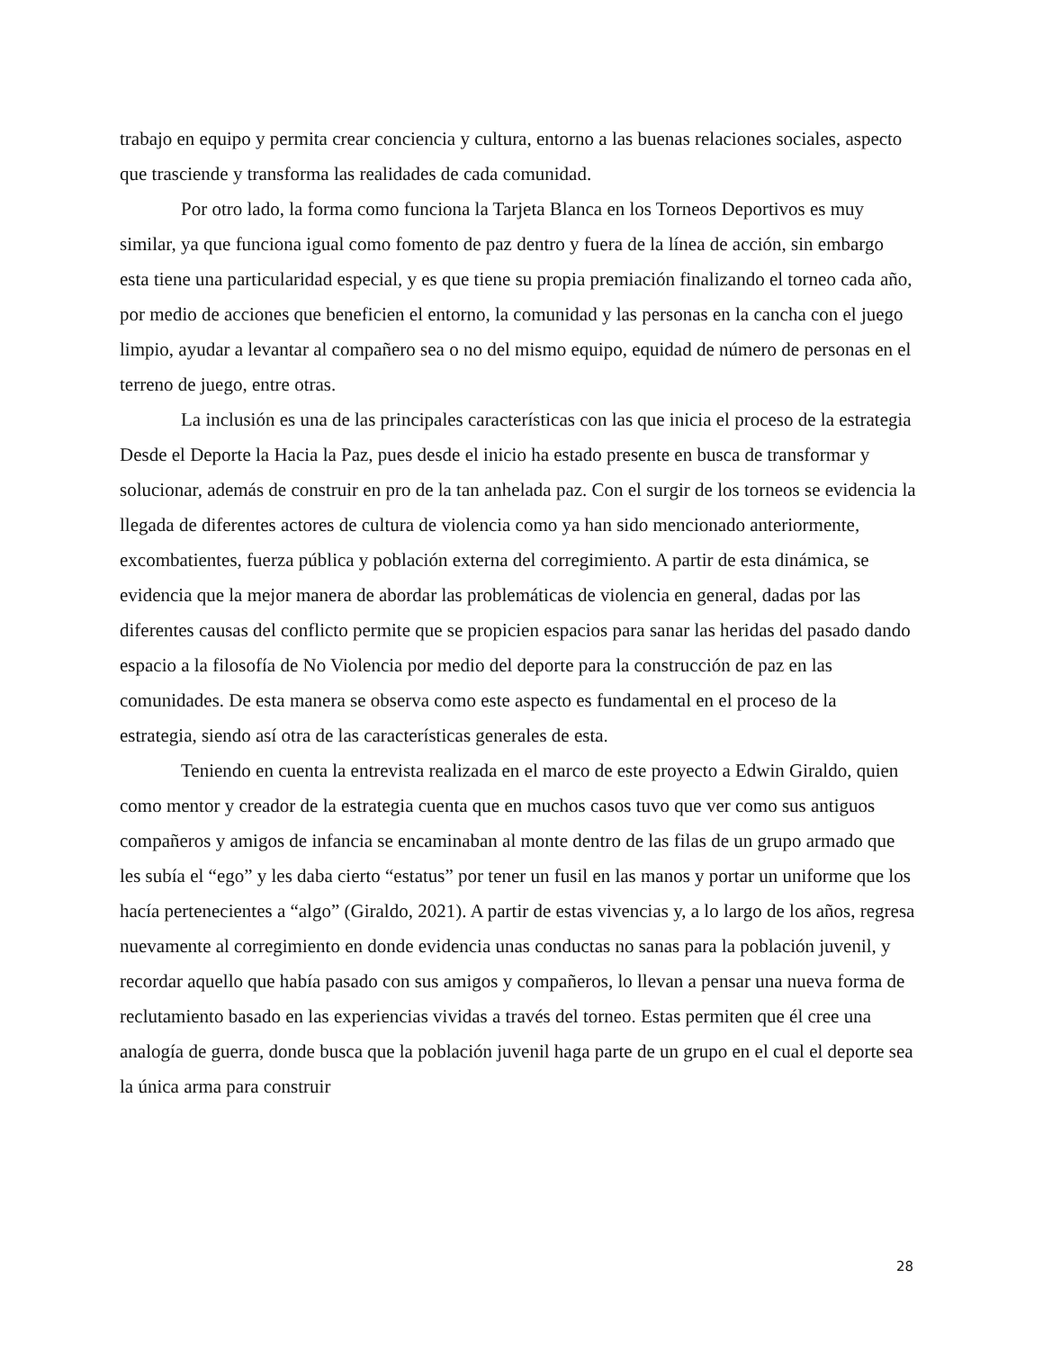trabajo en equipo y permita crear conciencia y cultura, entorno a las buenas relaciones sociales, aspecto que trasciende y transforma las realidades de cada comunidad.
Por otro lado, la forma como funciona la Tarjeta Blanca en los Torneos Deportivos es muy similar, ya que funciona igual como fomento de paz dentro y fuera de la línea de acción, sin embargo esta tiene una particularidad especial, y es que tiene su propia premiación finalizando el torneo cada año, por medio de acciones que beneficien el entorno, la comunidad y las personas en la cancha con el juego limpio, ayudar a levantar al compañero sea o no del mismo equipo, equidad de número de personas en el terreno de juego, entre otras.
La inclusión es una de las principales características con las que inicia el proceso de la estrategia Desde el Deporte la Hacia la Paz, pues desde el inicio ha estado presente en busca de transformar y solucionar, además de construir en pro de la tan anhelada paz. Con el surgir de los torneos se evidencia la llegada de diferentes actores de cultura de violencia como ya han sido mencionado anteriormente, excombatientes, fuerza pública y población externa del corregimiento. A partir de esta dinámica, se evidencia que la mejor manera de abordar las problemáticas de violencia en general, dadas por las diferentes causas del conflicto permite que se propicien espacios para sanar las heridas del pasado dando espacio a la filosofía de No Violencia por medio del deporte para la construcción de paz en las comunidades. De esta manera se observa como este aspecto es fundamental en el proceso de la estrategia, siendo así otra de las características generales de esta.
Teniendo en cuenta la entrevista realizada en el marco de este proyecto a Edwin Giraldo, quien como mentor y creador de la estrategia cuenta que en muchos casos tuvo que ver como sus antiguos compañeros y amigos de infancia se encaminaban al monte dentro de las filas de un grupo armado que les subía el “ego” y les daba cierto “estatus” por tener un fusil en las manos y portar un uniforme que los hacía pertenecientes a “algo” (Giraldo, 2021). A partir de estas vivencias y, a lo largo de los años, regresa nuevamente al corregimiento en donde evidencia unas conductas no sanas para la población juvenil, y recordar aquello que había pasado con sus amigos y compañeros, lo llevan a pensar una nueva forma de reclutamiento basado en las experiencias vividas a través del torneo. Estas permiten que él cree una analogía de guerra, donde busca que la población juvenil haga parte de un grupo en el cual el deporte sea la única arma para construir
28